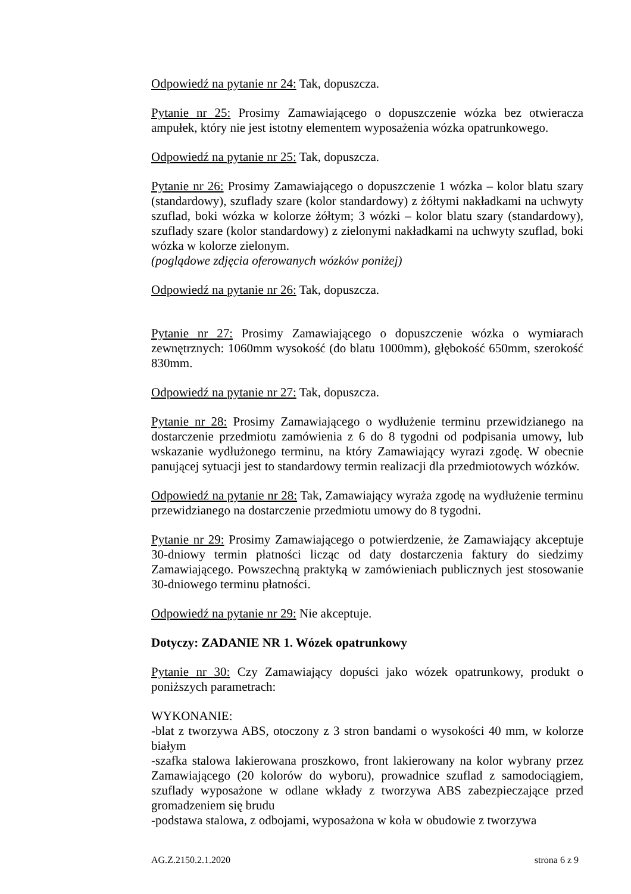Odpowiedź na pytanie nr 24: Tak, dopuszcza.
Pytanie nr 25: Prosimy Zamawiającego o dopuszczenie wózka bez otwieracza ampułek, który nie jest istotny elementem wyposażenia wózka opatrunkowego.
Odpowiedź na pytanie nr 25: Tak, dopuszcza.
Pytanie nr 26: Prosimy Zamawiającego o dopuszczenie 1 wózka – kolor blatu szary (standardowy), szuflady szare (kolor standardowy) z żółtymi nakładkami na uchwyty szuflad, boki wózka w kolorze żółtym; 3 wózki – kolor blatu szary (standardowy), szuflady szare (kolor standardowy) z zielonymi nakładkami na uchwyty szuflad, boki wózka w kolorze zielonym.
(poglądowe zdjęcia oferowanych wózków poniżej)
Odpowiedź na pytanie nr 26: Tak, dopuszcza.
Pytanie nr 27: Prosimy Zamawiającego o dopuszczenie wózka o wymiarach zewnętrznych: 1060mm wysokość (do blatu 1000mm), głębokość 650mm, szerokość 830mm.
Odpowiedź na pytanie nr 27: Tak, dopuszcza.
Pytanie nr 28: Prosimy Zamawiającego o wydłużenie terminu przewidzianego na dostarczenie przedmiotu zamówienia z 6 do 8 tygodni od podpisania umowy, lub wskazanie wydłużonego terminu, na który Zamawiający wyrazi zgodę. W obecnie panującej sytuacji jest to standardowy termin realizacji dla przedmiotowych wózków.
Odpowiedź na pytanie nr 28: Tak, Zamawiający wyraża zgodę na wydłużenie terminu przewidzianego na dostarczenie przedmiotu umowy do 8 tygodni.
Pytanie nr 29: Prosimy Zamawiającego o potwierdzenie, że Zamawiający akceptuje 30-dniowy termin płatności licząc od daty dostarczenia faktury do siedzimy Zamawiającego. Powszechną praktyką w zamówieniach publicznych jest stosowanie 30-dniowego terminu płatności.
Odpowiedź na pytanie nr 29: Nie akceptuje.
Dotyczy: ZADANIE NR 1. Wózek opatrunkowy
Pytanie nr 30: Czy Zamawiający dopuści jako wózek opatrunkowy, produkt o poniższych parametrach:
WYKONANIE:
-blat z tworzywa ABS, otoczony z 3 stron bandami o wysokości 40 mm, w kolorze białym
-szafka stalowa lakierowana proszkowo, front lakierowany na kolor wybrany przez Zamawiającego (20 kolorów do wyboru), prowadnice szuflad z samodociągiem, szuflady wyposażone w odlane wkłady z tworzywa ABS zabezpieczające przed gromadzeniem się brudu
-podstawa stalowa, z odbojami, wyposażona w koła w obudowie z tworzywa
AG.Z.2150.2.1.2020 strona 6 z 9